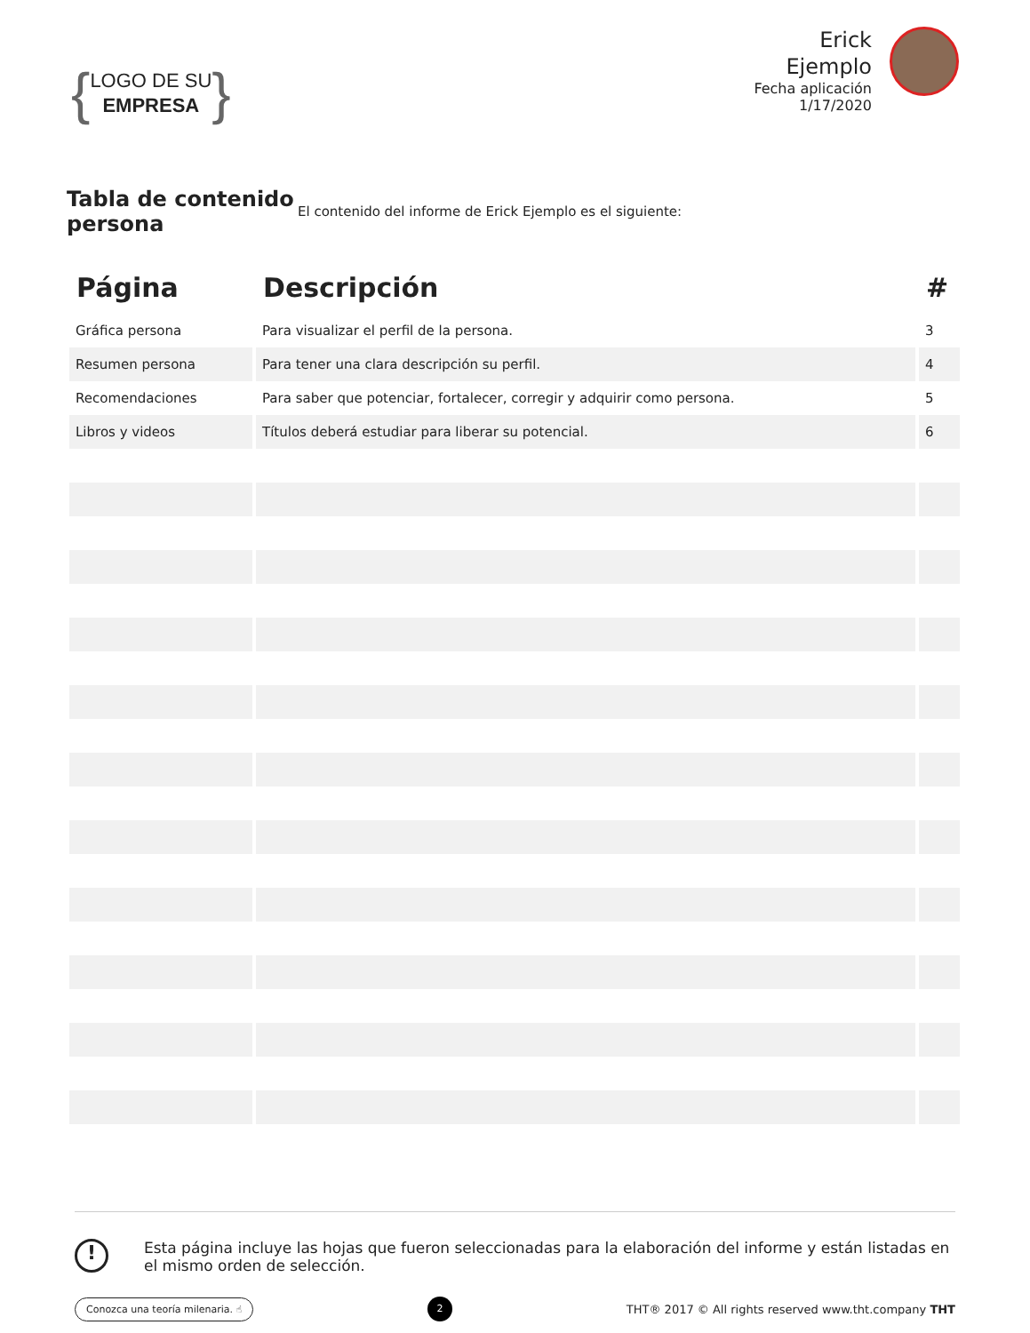{
LOGO DE SU
EMPRESA
}
Erick
Ejemplo
Fecha aplicación
1/17/2020
Tabla de contenido persona
El contenido del informe de Erick Ejemplo es el siguiente:
| Página | Descripción | # |
| --- | --- | --- |
| Gráfica persona | Para visualizar el perfil de la persona. | 3 |
| Resumen persona | Para tener una clara descripción su perfil. | 4 |
| Recomendaciones | Para saber que potenciar, fortalecer, corregir y adquirir como persona. | 5 |
| Libros y videos | Títulos deberá estudiar para liberar su potencial. | 6 |
!
Esta página incluye las hojas que fueron seleccionadas para la elaboración del informe y están listadas en el mismo orden de selección.
Conozca una teoría milenaria. ☝ 2 THT® 2017 © All rights reserved www.tht.company THT